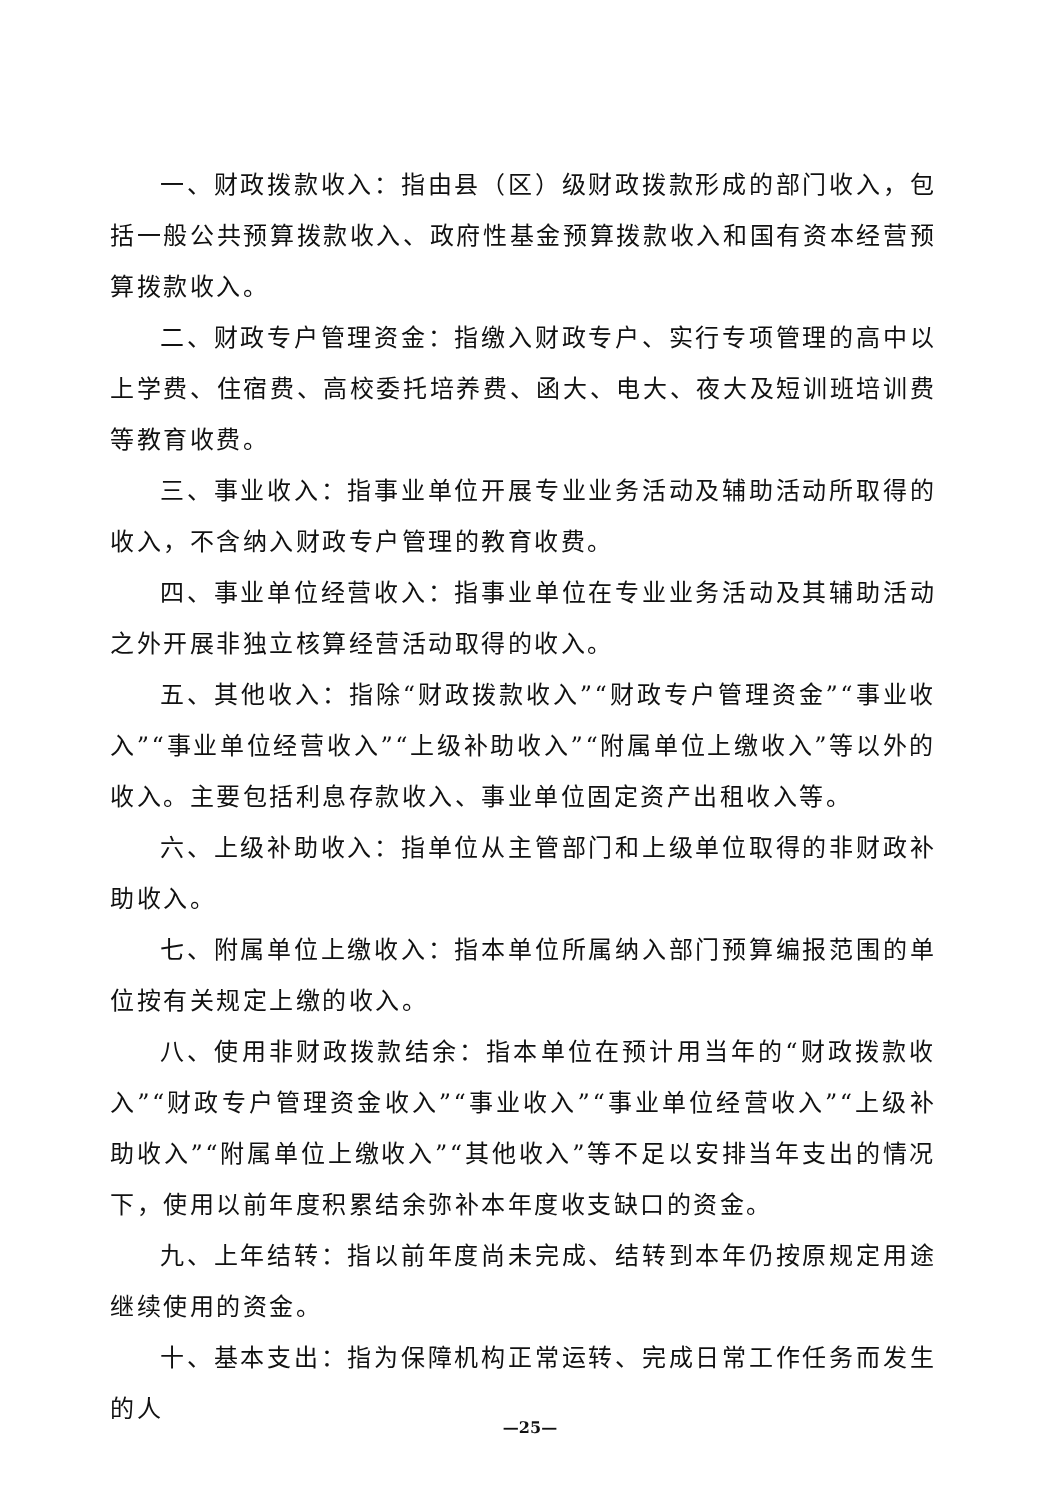一、财政拨款收入：指由县（区）级财政拨款形成的部门收入，包括一般公共预算拨款收入、政府性基金预算拨款收入和国有资本经营预算拨款收入。
二、财政专户管理资金：指缴入财政专户、实行专项管理的高中以上学费、住宿费、高校委托培养费、函大、电大、夜大及短训班培训费等教育收费。
三、事业收入：指事业单位开展专业业务活动及辅助活动所取得的收入，不含纳入财政专户管理的教育收费。
四、事业单位经营收入：指事业单位在专业业务活动及其辅助活动之外开展非独立核算经营活动取得的收入。
五、其他收入：指除“财政拨款收入”“财政专户管理资金”“事业收入”“事业单位经营收入”“上级补助收入”“附属单位上缴收入”等以外的收入。主要包括利息存款收入、事业单位固定资产出租收入等。
六、上级补助收入：指单位从主管部门和上级单位取得的非财政补助收入。
七、附属单位上缴收入：指本单位所属纳入部门预算编报范围的单位按有关规定上缴的收入。
八、使用非财政拨款结余：指本单位在预计用当年的“财政拨款收入”“财政专户管理资金收入”“事业收入”“事业单位经营收入”“上级补助收入”“附属单位上缴收入”“其他收入”等不足以安排当年支出的情况下，使用以前年度积累结余弥补本年度收支缺口的资金。
九、上年结转：指以前年度尚未完成、结转到本年仍按原规定用途继续使用的资金。
十、基本支出：指为保障机构正常运转、完成日常工作任务而发生的人
—25—